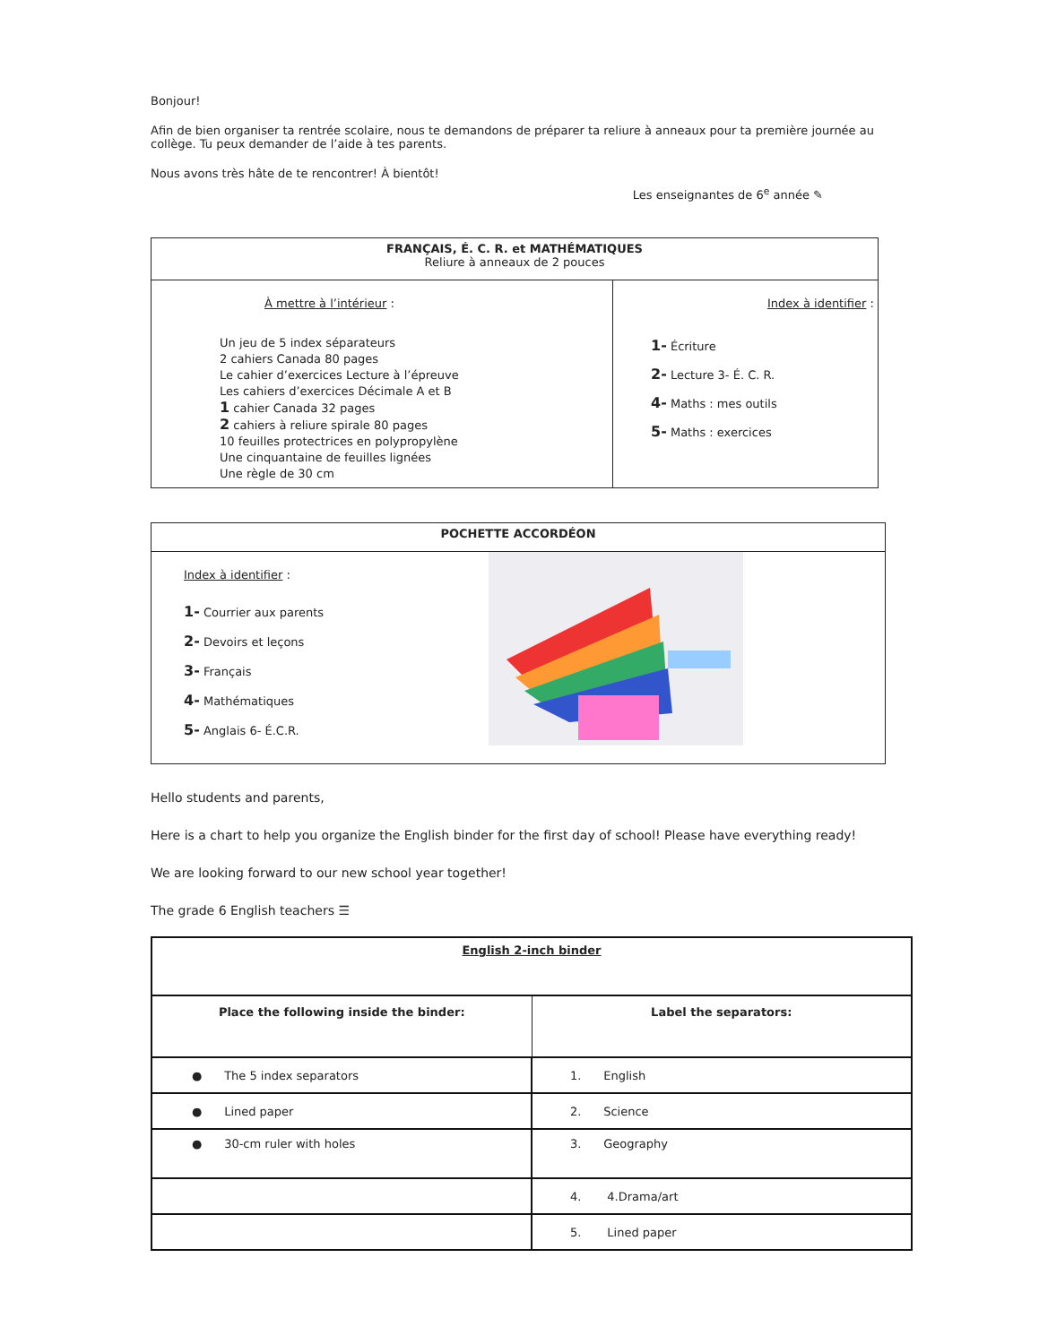Bonjour!
Afin de bien organiser ta rentrée scolaire, nous te demandons de préparer ta reliure à anneaux pour ta première journée au collège. Tu peux demander de l’aide à tes parents.
Nous avons très hâte de te rencontrer! À bientôt!
Les enseignantes de 6<sup>e</sup> année ✎
| FRANÇAIS, É. C. R. et MATHÉMATIQUES Reliure à anneaux de 2 pouces | |
| À mettre à l’intérieur : Un jeu de 5 index séparateurs 2 cahiers Canada 80 pages Le cahier d’exercices Lecture à l’épreuve Les cahiers d’exercices Décimale A et B 1 cahier Canada 32 pages 2 cahiers à reliure spirale 80 pages 10 feuilles protectrices en polypropylène Une cinquantaine de feuilles lignées Une règle de 30 cm | Index à identifier : 1- Écriture 2- Lecture 3- É. C. R. 4- Maths : mes outils 5- Maths : exercices |
| POCHETTE ACCORDÉON | |
| Index à identifier : 1- Courrier aux parents 2- Devoirs et leçons 3- Français 4- Mathématiques 5- Anglais 6- É.C.R. | |
Hello students and parents,
Here is a chart to help you organize the English binder for the first day of school! Please have everything ready!
We are looking forward to our new school year together!
The grade 6 English teachers ☰
| English 2-inch binder | |
| Place the following inside the binder: | Label the separators: |
| ● The 5 index separators | 1. English |
| ● Lined paper | 2. Science |
| ● 30-cm ruler with holes | 3. Geography |
| | 4. 4.Drama/art |
| | 5. Lined paper |